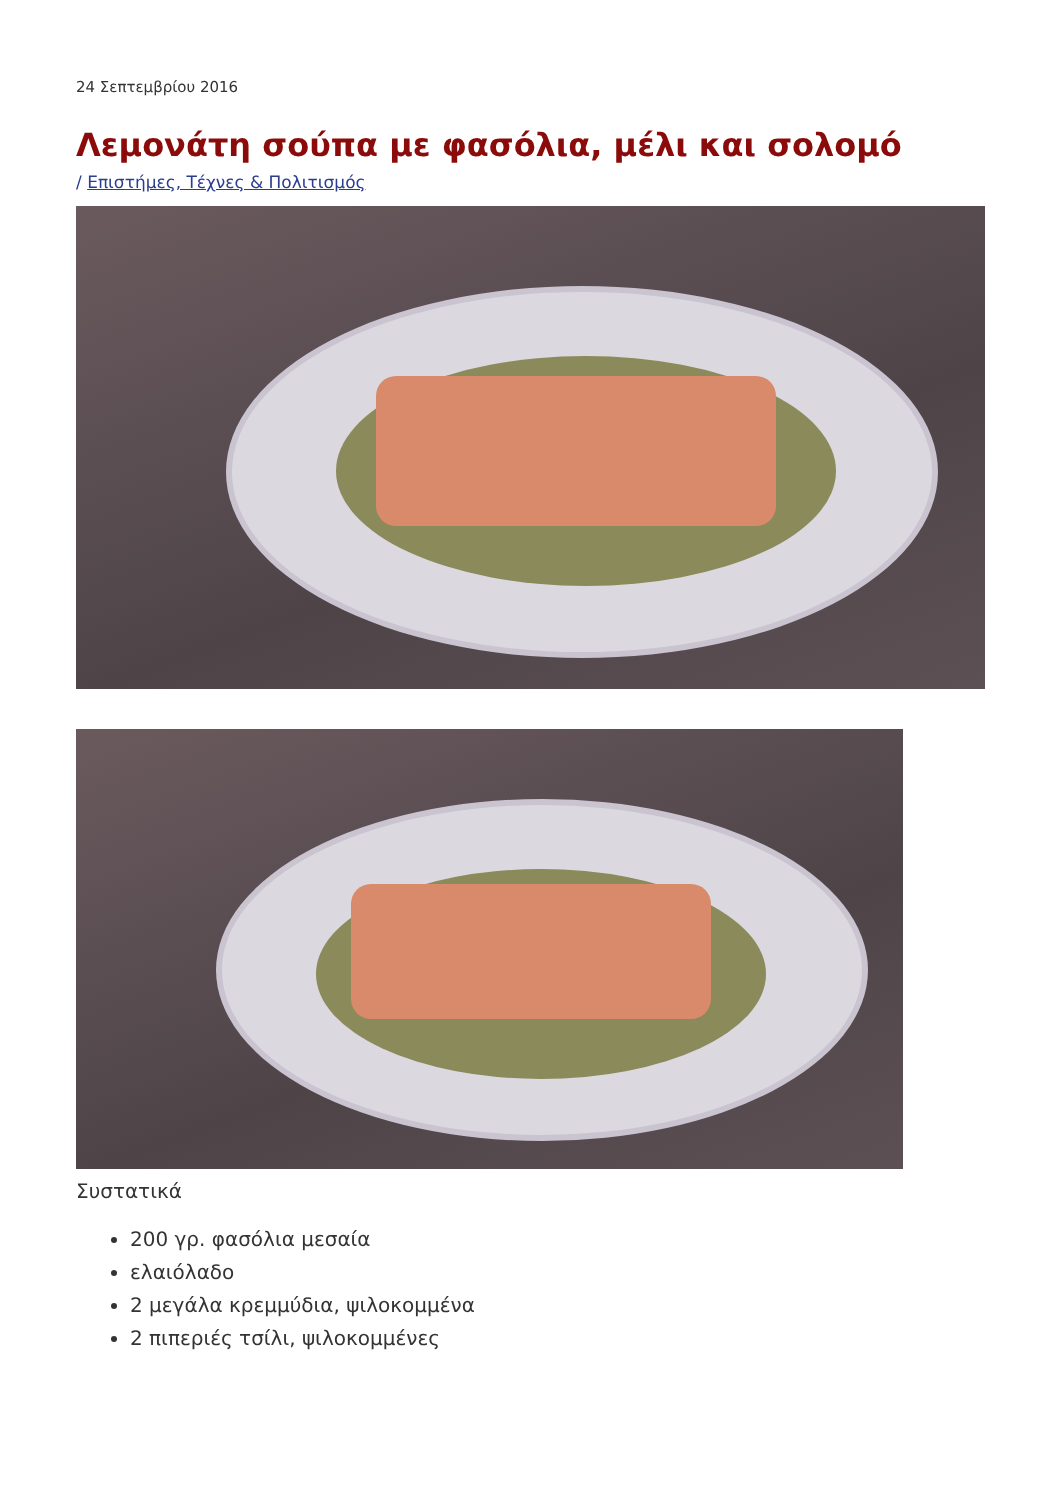24 Σεπτεμβρίου 2016
Λεμονάτη σούπα με φασόλια, μέλι και σολομό
/ Επιστήμες, Τέχνες & Πολιτισμός
Συστατικά
200 γρ. φασόλια μεσαία
ελαιόλαδο
2 μεγάλα κρεμμύδια, ψιλοκομμένα
2 πιπεριές τσίλι, ψιλοκομμένες